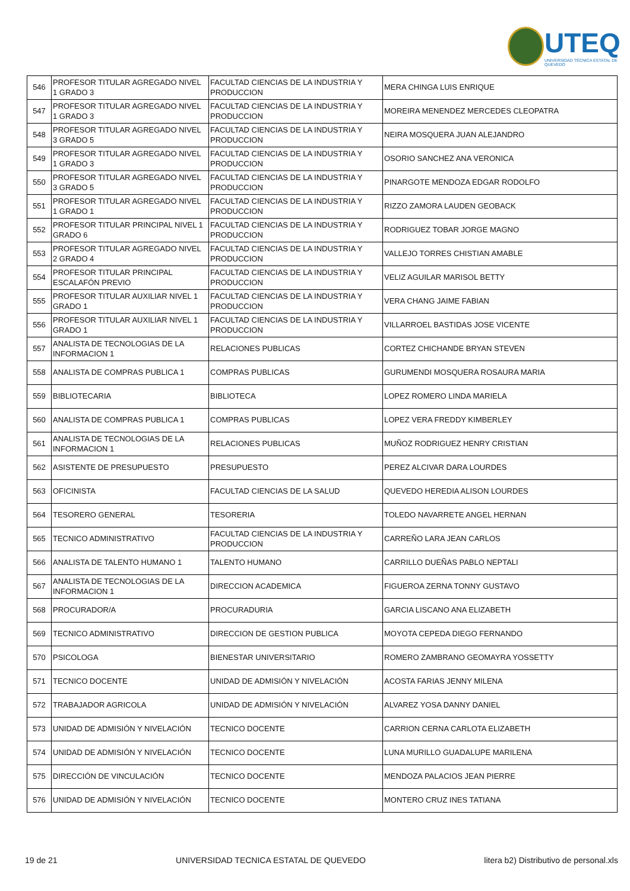UTEQ
UNIVERSIDAD TÉCNICA ESTATAL DE QUEVEDO
| 546 | PROFESOR TITULAR AGREGADO NIVEL 1 GRADO 3 | FACULTAD CIENCIAS DE LA INDUSTRIA Y PRODUCCION | MERA CHINGA LUIS ENRIQUE |
| 547 | PROFESOR TITULAR AGREGADO NIVEL 1 GRADO 3 | FACULTAD CIENCIAS DE LA INDUSTRIA Y PRODUCCION | MOREIRA MENENDEZ MERCEDES CLEOPATRA |
| 548 | PROFESOR TITULAR AGREGADO NIVEL 3 GRADO 5 | FACULTAD CIENCIAS DE LA INDUSTRIA Y PRODUCCION | NEIRA MOSQUERA JUAN ALEJANDRO |
| 549 | PROFESOR TITULAR AGREGADO NIVEL 1 GRADO 3 | FACULTAD CIENCIAS DE LA INDUSTRIA Y PRODUCCION | OSORIO SANCHEZ ANA VERONICA |
| 550 | PROFESOR TITULAR AGREGADO NIVEL 3 GRADO 5 | FACULTAD CIENCIAS DE LA INDUSTRIA Y PRODUCCION | PINARGOTE MENDOZA EDGAR RODOLFO |
| 551 | PROFESOR TITULAR AGREGADO NIVEL 1 GRADO 1 | FACULTAD CIENCIAS DE LA INDUSTRIA Y PRODUCCION | RIZZO ZAMORA LAUDEN GEOBACK |
| 552 | PROFESOR TITULAR PRINCIPAL NIVEL 1 GRADO 6 | FACULTAD CIENCIAS DE LA INDUSTRIA Y PRODUCCION | RODRIGUEZ TOBAR JORGE MAGNO |
| 553 | PROFESOR TITULAR AGREGADO NIVEL 2 GRADO 4 | FACULTAD CIENCIAS DE LA INDUSTRIA Y PRODUCCION | VALLEJO TORRES CHISTIAN AMABLE |
| 554 | PROFESOR TITULAR PRINCIPAL ESCALAFÓN PREVIO | FACULTAD CIENCIAS DE LA INDUSTRIA Y PRODUCCION | VELIZ AGUILAR MARISOL BETTY |
| 555 | PROFESOR TITULAR AUXILIAR NIVEL 1 GRADO 1 | FACULTAD CIENCIAS DE LA INDUSTRIA Y PRODUCCION | VERA CHANG JAIME FABIAN |
| 556 | PROFESOR TITULAR AUXILIAR NIVEL 1 GRADO 1 | FACULTAD CIENCIAS DE LA INDUSTRIA Y PRODUCCION | VILLARROEL BASTIDAS JOSE VICENTE |
| 557 | ANALISTA DE TECNOLOGIAS DE LA INFORMACION 1 | RELACIONES PUBLICAS | CORTEZ CHICHANDE BRYAN STEVEN |
| 558 | ANALISTA DE COMPRAS PUBLICA 1 | COMPRAS PUBLICAS | GURUMENDI MOSQUERA ROSAURA MARIA |
| 559 | BIBLIOTECARIA | BIBLIOTECA | LOPEZ ROMERO LINDA MARIELA |
| 560 | ANALISTA DE COMPRAS PUBLICA 1 | COMPRAS PUBLICAS | LOPEZ VERA FREDDY KIMBERLEY |
| 561 | ANALISTA DE TECNOLOGIAS DE LA INFORMACION 1 | RELACIONES PUBLICAS | MUÑOZ RODRIGUEZ HENRY CRISTIAN |
| 562 | ASISTENTE DE PRESUPUESTO | PRESUPUESTO | PEREZ ALCIVAR DARA LOURDES |
| 563 | OFICINISTA | FACULTAD CIENCIAS DE LA SALUD | QUEVEDO HEREDIA ALISON LOURDES |
| 564 | TESORERO GENERAL | TESORERIA | TOLEDO NAVARRETE ANGEL HERNAN |
| 565 | TECNICO ADMINISTRATIVO | FACULTAD CIENCIAS DE LA INDUSTRIA Y PRODUCCION | CARREÑO LARA JEAN CARLOS |
| 566 | ANALISTA DE TALENTO HUMANO 1 | TALENTO HUMANO | CARRILLO DUEÑAS PABLO NEPTALI |
| 567 | ANALISTA DE TECNOLOGIAS DE LA INFORMACION 1 | DIRECCION ACADEMICA | FIGUEROA ZERNA TONNY GUSTAVO |
| 568 | PROCURADOR/A | PROCURADURIA | GARCIA LISCANO ANA ELIZABETH |
| 569 | TECNICO ADMINISTRATIVO | DIRECCION DE GESTION PUBLICA | MOYOTA CEPEDA DIEGO FERNANDO |
| 570 | PSICOLOGA | BIENESTAR UNIVERSITARIO | ROMERO ZAMBRANO GEOMAYRA YOSSETTY |
| 571 | TECNICO DOCENTE | UNIDAD DE ADMISIÓN Y NIVELACIÓN | ACOSTA FARIAS JENNY MILENA |
| 572 | TRABAJADOR AGRICOLA | UNIDAD DE ADMISIÓN Y NIVELACIÓN | ALVAREZ YOSA DANNY DANIEL |
| 573 | UNIDAD DE ADMISIÓN Y NIVELACIÓN | TECNICO DOCENTE | CARRION CERNA CARLOTA ELIZABETH |
| 574 | UNIDAD DE ADMISIÓN Y NIVELACIÓN | TECNICO DOCENTE | LUNA MURILLO GUADALUPE MARILENA |
| 575 | DIRECCIÓN DE VINCULACIÓN | TECNICO DOCENTE | MENDOZA PALACIOS JEAN PIERRE |
| 576 | UNIDAD DE ADMISIÓN Y NIVELACIÓN | TECNICO DOCENTE | MONTERO CRUZ INES TATIANA |
19 de 21 UNIVERSIDAD TECNICA ESTATAL DE QUEVEDO litera b2) Distributivo de personal.xls